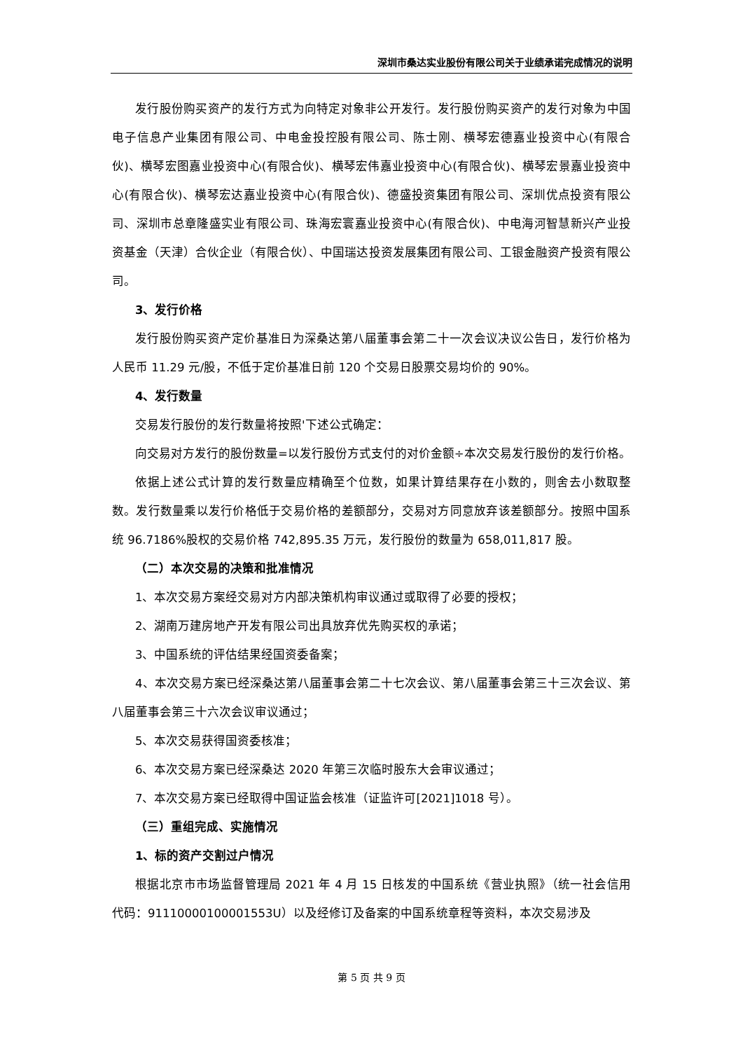深圳市桑达实业股份有限公司关于业绩承诺完成情况的说明
发行股份购买资产的发行方式为向特定对象非公开发行。发行股份购买资产的发行对象为中国电子信息产业集团有限公司、中电金投控股有限公司、陈士刚、横琴宏德嘉业投资中心(有限合伙)、横琴宏图嘉业投资中心(有限合伙)、横琴宏伟嘉业投资中心(有限合伙)、横琴宏景嘉业投资中心(有限合伙)、横琴宏达嘉业投资中心(有限合伙)、德盛投资集团有限公司、深圳优点投资有限公司、深圳市总章隆盛实业有限公司、珠海宏寰嘉业投资中心(有限合伙)、中电海河智慧新兴产业投资基金（天津）合伙企业（有限合伙）、中国瑞达投资发展集团有限公司、工银金融资产投资有限公司。
3、发行价格
发行股份购买资产定价基准日为深桑达第八届董事会第二十一次会议决议公告日，发行价格为人民币 11.29 元/股，不低于定价基准日前 120 个交易日股票交易均价的 90%。
4、发行数量
交易发行股份的发行数量将按照'下述公式确定：
向交易对方发行的股份数量=以发行股份方式支付的对价金额÷本次交易发行股份的发行价格。
依据上述公式计算的发行数量应精确至个位数，如果计算结果存在小数的，则舍去小数取整数。发行数量乘以发行价格低于交易价格的差额部分，交易对方同意放弃该差额部分。按照中国系统 96.7186%股权的交易价格 742,895.35 万元，发行股份的数量为 658,011,817 股。
（二）本次交易的决策和批准情况
1、本次交易方案经交易对方内部决策机构审议通过或取得了必要的授权；
2、湖南万建房地产开发有限公司出具放弃优先购买权的承诺；
3、中国系统的评估结果经国资委备案；
4、本次交易方案已经深桑达第八届董事会第二十七次会议、第八届董事会第三十三次会议、第八届董事会第三十六次会议审议通过；
5、本次交易获得国资委核准；
6、本次交易方案已经深桑达 2020 年第三次临时股东大会审议通过；
7、本次交易方案已经取得中国证监会核准（证监许可[2021]1018 号）。
（三）重组完成、实施情况
1、标的资产交割过户情况
根据北京市市场监督管理局 2021 年 4 月 15 日核发的中国系统《营业执照》（统一社会信用代码：91110000100001553U）以及经修订及备案的中国系统章程等资料，本次交易涉及
第 5 页 共 9 页